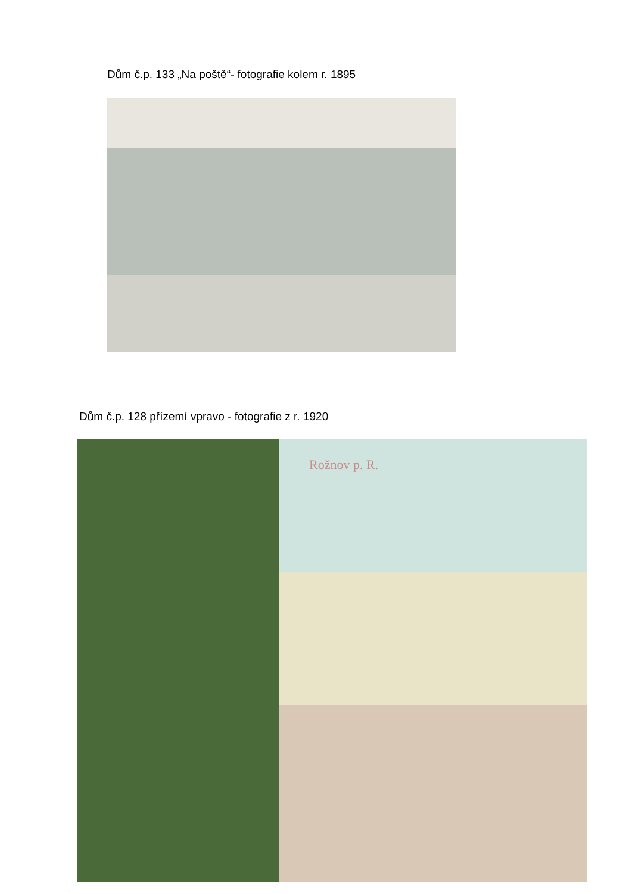Dům č.p. 133 „Na poště“- fotografie kolem r. 1895
Dům č.p. 128 přízemí vpravo - fotografie z r. 1920
Rožnov p. R.